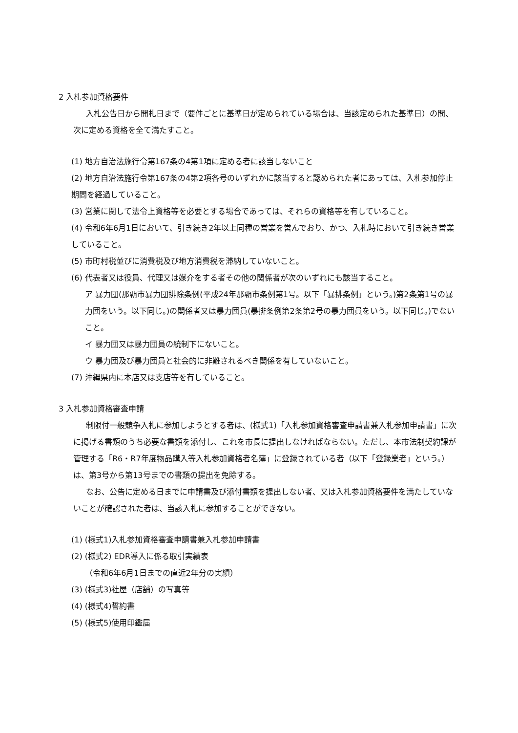2 入札参加資格要件
入札公告日から開札日まで（要件ごとに基準日が定められている場合は、当該定められた基準日）の間、次に定める資格を全て満たすこと。
(1) 地方自治法施行令第167条の4第1項に定める者に該当しないこと
(2) 地方自治法施行令第167条の4第2項各号のいずれかに該当すると認められた者にあっては、入札参加停止期間を経過していること。
(3) 営業に関して法令上資格等を必要とする場合であっては、それらの資格等を有していること。
(4) 令和6年6月1日において、引き続き2年以上同種の営業を営んでおり、かつ、入札時において引き続き営業していること。
(5) 市町村税並びに消費税及び地方消費税を滞納していないこと。
(6) 代表者又は役員、代理又は媒介をする者その他の関係者が次のいずれにも該当すること。
ア 暴力団(那覇市暴力団排除条例(平成24年那覇市条例第1号。以下「暴排条例」という。)第2条第1号の暴力団をいう。以下同じ。)の関係者又は暴力団員(暴排条例第2条第2号の暴力団員をいう。以下同じ。)でないこと。
イ 暴力団又は暴力団員の統制下にないこと。
ウ 暴力団及び暴力団員と社会的に非難されるべき関係を有していないこと。
(7) 沖縄県内に本店又は支店等を有していること。
3 入札参加資格審査申請
制限付一般競争入札に参加しようとする者は、(様式1)「入札参加資格審査申請書兼入札参加申請書」に次に掲げる書類のうち必要な書類を添付し、これを市長に提出しなければならない。ただし、本市法制契約課が管理する「R6・R7年度物品購入等入札参加資格者名簿」に登録されている者（以下「登録業者」という。）は、第3号から第13号までの書類の提出を免除する。
なお、公告に定める日までに申請書及び添付書類を提出しない者、又は入札参加資格要件を満たしていないことが確認された者は、当該入札に参加することができない。
(1) (様式1)入札参加資格審査申請書兼入札参加申請書
(2) (様式2) EDR導入に係る取引実績表
（令和6年6月1日までの直近2年分の実績）
(3) (様式3)社屋（店舗）の写真等
(4) (様式4)誓約書
(5) (様式5)使用印鑑届